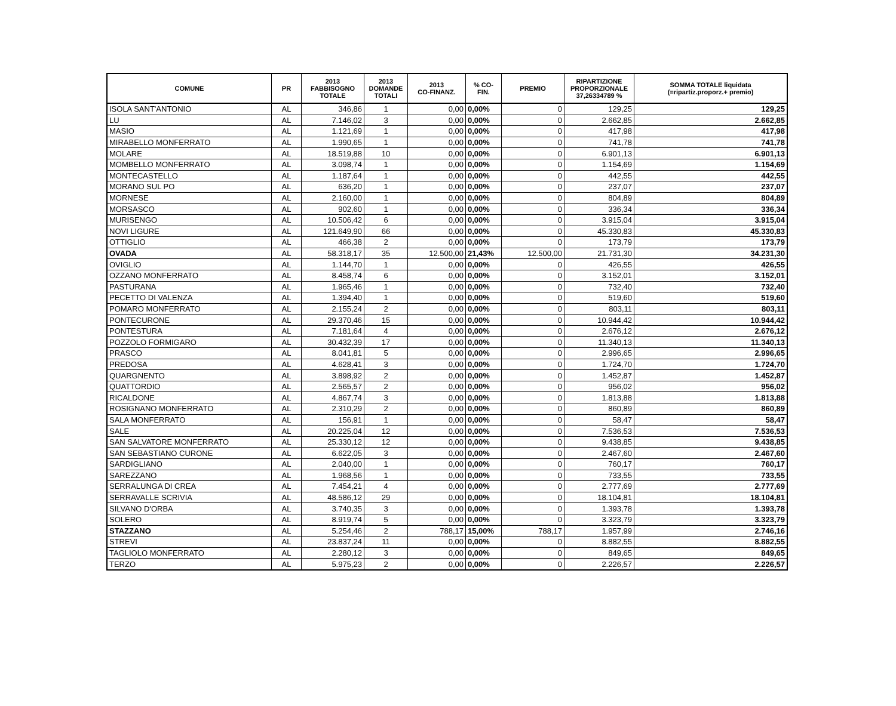| COMUNE | PR | 2013 FABBISOGNO TOTALE | 2013 DOMANDE TOTALI | 2013 CO-FINANZ. | % CO- FIN. | PREMIO | RIPARTIZIONE PROPORZIONALE 37,26334789 % | SOMMA TOTALE liquidata (=ripartiz.proporz.+ premio) |
| --- | --- | --- | --- | --- | --- | --- | --- | --- |
| ISOLA SANT'ANTONIO | AL | 346,86 | 1 | 0,00 | 0,00% | 0 | 129,25 | 129,25 |
| LU | AL | 7.146,02 | 3 | 0,00 | 0,00% | 0 | 2.662,85 | 2.662,85 |
| MASIO | AL | 1.121,69 | 1 | 0,00 | 0,00% | 0 | 417,98 | 417,98 |
| MIRABELLO MONFERRATO | AL | 1.990,65 | 1 | 0,00 | 0,00% | 0 | 741,78 | 741,78 |
| MOLARE | AL | 18.519,88 | 10 | 0,00 | 0,00% | 0 | 6.901,13 | 6.901,13 |
| MOMBELLO MONFERRATO | AL | 3.098,74 | 1 | 0,00 | 0,00% | 0 | 1.154,69 | 1.154,69 |
| MONTECASTELLO | AL | 1.187,64 | 1 | 0,00 | 0,00% | 0 | 442,55 | 442,55 |
| MORANO SUL PO | AL | 636,20 | 1 | 0,00 | 0,00% | 0 | 237,07 | 237,07 |
| MORNESE | AL | 2.160,00 | 1 | 0,00 | 0,00% | 0 | 804,89 | 804,89 |
| MORSASCO | AL | 902,60 | 1 | 0,00 | 0,00% | 0 | 336,34 | 336,34 |
| MURISENGO | AL | 10.506,42 | 6 | 0,00 | 0,00% | 0 | 3.915,04 | 3.915,04 |
| NOVI LIGURE | AL | 121.649,90 | 66 | 0,00 | 0,00% | 0 | 45.330,83 | 45.330,83 |
| OTTIGLIO | AL | 466,38 | 2 | 0,00 | 0,00% | 0 | 173,79 | 173,79 |
| OVADA | AL | 58.318,17 | 35 | 12.500,00 | 21,43% | 12.500,00 | 21.731,30 | 34.231,30 |
| OVIGLIO | AL | 1.144,70 | 1 | 0,00 | 0,00% | 0 | 426,55 | 426,55 |
| OZZANO MONFERRATO | AL | 8.458,74 | 6 | 0,00 | 0,00% | 0 | 3.152,01 | 3.152,01 |
| PASTURANA | AL | 1.965,46 | 1 | 0,00 | 0,00% | 0 | 732,40 | 732,40 |
| PECETTO DI VALENZA | AL | 1.394,40 | 1 | 0,00 | 0,00% | 0 | 519,60 | 519,60 |
| POMARO MONFERRATO | AL | 2.155,24 | 2 | 0,00 | 0,00% | 0 | 803,11 | 803,11 |
| PONTECURONE | AL | 29.370,46 | 15 | 0,00 | 0,00% | 0 | 10.944,42 | 10.944,42 |
| PONTESTURA | AL | 7.181,64 | 4 | 0,00 | 0,00% | 0 | 2.676,12 | 2.676,12 |
| POZZOLO FORMIGARO | AL | 30.432,39 | 17 | 0,00 | 0,00% | 0 | 11.340,13 | 11.340,13 |
| PRASCO | AL | 8.041,81 | 5 | 0,00 | 0,00% | 0 | 2.996,65 | 2.996,65 |
| PREDOSA | AL | 4.628,41 | 3 | 0,00 | 0,00% | 0 | 1.724,70 | 1.724,70 |
| QUARGNENTO | AL | 3.898,92 | 2 | 0,00 | 0,00% | 0 | 1.452,87 | 1.452,87 |
| QUATTORDIO | AL | 2.565,57 | 2 | 0,00 | 0,00% | 0 | 956,02 | 956,02 |
| RICALDONE | AL | 4.867,74 | 3 | 0,00 | 0,00% | 0 | 1.813,88 | 1.813,88 |
| ROSIGNANO MONFERRATO | AL | 2.310,29 | 2 | 0,00 | 0,00% | 0 | 860,89 | 860,89 |
| SALA MONFERRATO | AL | 156,91 | 1 | 0,00 | 0,00% | 0 | 58,47 | 58,47 |
| SALE | AL | 20.225,04 | 12 | 0,00 | 0,00% | 0 | 7.536,53 | 7.536,53 |
| SAN SALVATORE MONFERRATO | AL | 25.330,12 | 12 | 0,00 | 0,00% | 0 | 9.438,85 | 9.438,85 |
| SAN SEBASTIANO CURONE | AL | 6.622,05 | 3 | 0,00 | 0,00% | 0 | 2.467,60 | 2.467,60 |
| SARDIGLIANO | AL | 2.040,00 | 1 | 0,00 | 0,00% | 0 | 760,17 | 760,17 |
| SAREZZANO | AL | 1.968,56 | 1 | 0,00 | 0,00% | 0 | 733,55 | 733,55 |
| SERRALUNGA DI CREA | AL | 7.454,21 | 4 | 0,00 | 0,00% | 0 | 2.777,69 | 2.777,69 |
| SERRAVALLE SCRIVIA | AL | 48.586,12 | 29 | 0,00 | 0,00% | 0 | 18.104,81 | 18.104,81 |
| SILVANO D'ORBA | AL | 3.740,35 | 3 | 0,00 | 0,00% | 0 | 1.393,78 | 1.393,78 |
| SOLERO | AL | 8.919,74 | 5 | 0,00 | 0,00% | 0 | 3.323,79 | 3.323,79 |
| STAZZANO | AL | 5.254,46 | 2 | 788,17 | 15,00% | 788,17 | 1.957,99 | 2.746,16 |
| STREVI | AL | 23.837,24 | 11 | 0,00 | 0,00% | 0 | 8.882,55 | 8.882,55 |
| TAGLIOLO MONFERRATO | AL | 2.280,12 | 3 | 0,00 | 0,00% | 0 | 849,65 | 849,65 |
| TERZO | AL | 5.975,23 | 2 | 0,00 | 0,00% | 0 | 2.226,57 | 2.226,57 |